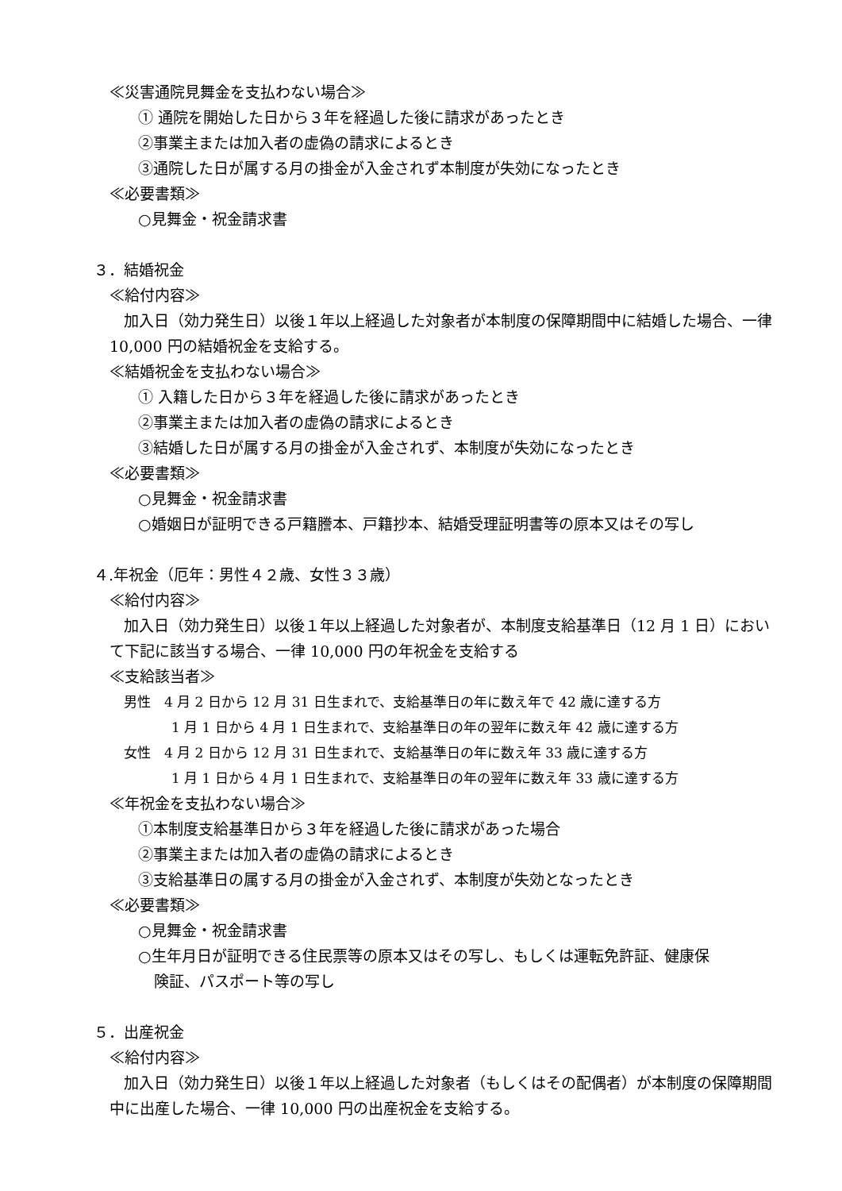≪災害通院見舞金を支払わない場合≫
① 通院を開始した日から３年を経過した後に請求があったとき
②事業主または加入者の虚偽の請求によるとき
③通院した日が属する月の掛金が入金されず本制度が失効になったとき
≪必要書類≫
○見舞金・祝金請求書
３．結婚祝金
≪給付内容≫
加入日（効力発生日）以後１年以上経過した対象者が本制度の保障期間中に結婚した場合、一律 10,000 円の結婚祝金を支給する。
≪結婚祝金を支払わない場合≫
① 入籍した日から３年を経過した後に請求があったとき
②事業主または加入者の虚偽の請求によるとき
③結婚した日が属する月の掛金が入金されず、本制度が失効になったとき
≪必要書類≫
○見舞金・祝金請求書
○婚姻日が証明できる戸籍謄本、戸籍抄本、結婚受理証明書等の原本又はその写し
４.年祝金（厄年：男性４２歳、女性３３歳）
≪給付内容≫
加入日（効力発生日）以後１年以上経過した対象者が、本制度支給基準日（12 月 1 日）において下記に該当する場合、一律 10,000 円の年祝金を支給する
≪支給該当者≫
男性　4 月 2 日から 12 月 31 日生まれで、支給基準日の年に数え年で 42 歳に達する方
1 月 1 日から 4 月 1 日生まれで、支給基準日の年の翌年に数え年 42 歳に達する方
女性　4 月 2 日から 12 月 31 日生まれで、支給基準日の年に数え年 33 歳に達する方
1 月 1 日から 4 月 1 日生まれで、支給基準日の年の翌年に数え年 33 歳に達する方
≪年祝金を支払わない場合≫
①本制度支給基準日から３年を経過した後に請求があった場合
②事業主または加入者の虚偽の請求によるとき
③支給基準日の属する月の掛金が入金されず、本制度が失効となったとき
≪必要書類≫
○見舞金・祝金請求書
○生年月日が証明できる住民票等の原本又はその写し、もしくは運転免許証、健康保
険証、パスポート等の写し
５．出産祝金
≪給付内容≫
加入日（効力発生日）以後１年以上経過した対象者（もしくはその配偶者）が本制度の保障期間中に出産した場合、一律 10,000 円の出産祝金を支給する。